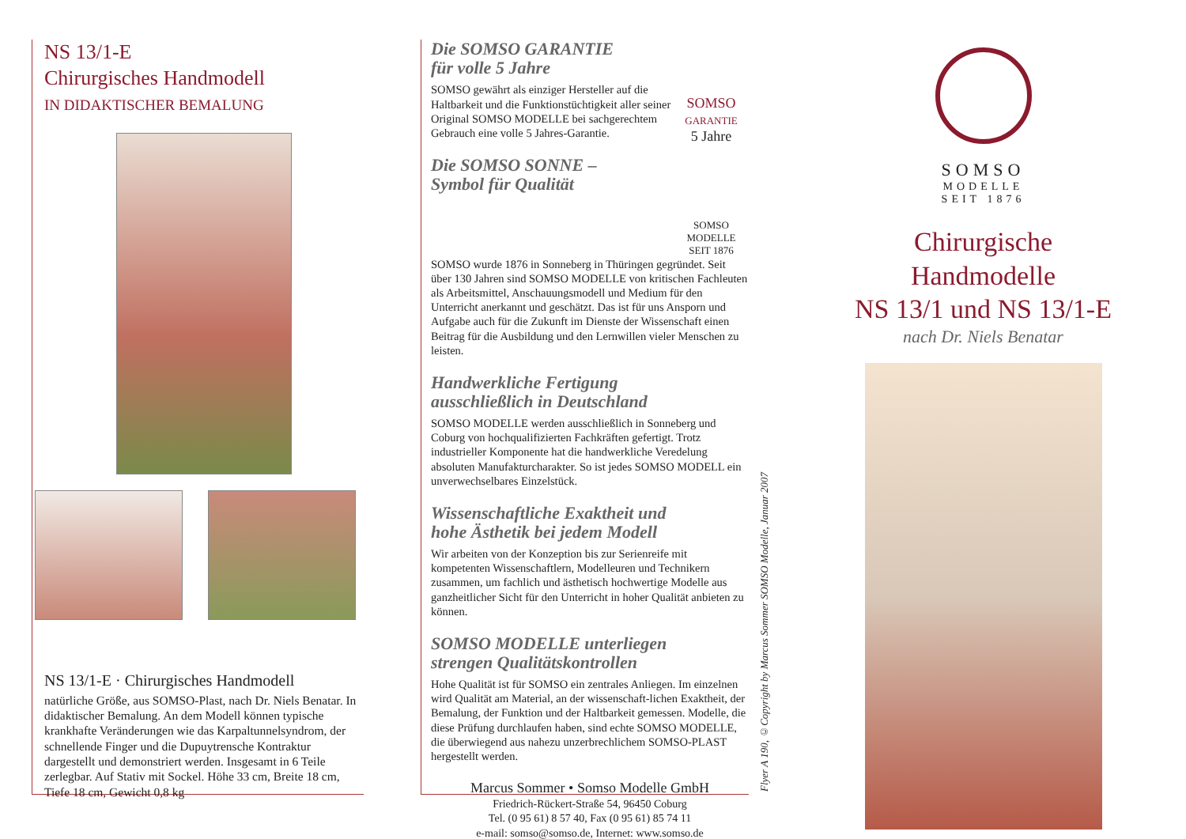NS 13/1-E
Chirurgisches Handmodell
IN DIDAKTISCHER BEMALUNG
NS 13/1-E · Chirurgisches Handmodell
natürliche Größe, aus SOMSO-Plast, nach Dr. Niels Benatar. In didaktischer Bemalung. An dem Modell können typische krankhafte Veränderungen wie das Karpaltunnelsyndrom, der schnellende Finger und die Dupuytrensche Kontraktur dargestellt und demonstriert werden. Insgesamt in 6 Teile zerlegbar. Auf Stativ mit Sockel. Höhe 33 cm, Breite 18 cm, Tiefe 18 cm, Gewicht 0,8 kg
Die SOMSO GARANTIE
für volle 5 Jahre
SOMSO gewährt als einziger Hersteller auf die Haltbarkeit und die Funktionstüchtigkeit aller seiner Original SOMSO MODELLE bei sachgerechtem Gebrauch eine volle 5 Jahres-Garantie.
SOMSO
GARANTIE
5 Jahre
Die SOMSO SONNE –
Symbol für Qualität
SOMSO
MODELLE
SEIT 1876
SOMSO wurde 1876 in Sonneberg in Thüringen gegründet. Seit über 130 Jahren sind SOMSO MODELLE von kritischen Fachleuten als Arbeitsmittel, Anschauungsmodell und Medium für den Unterricht anerkannt und geschätzt. Das ist für uns Ansporn und Aufgabe auch für die Zukunft im Dienste der Wissenschaft einen Beitrag für die Ausbildung und den Lernwillen vieler Menschen zu leisten.
Handwerkliche Fertigung
ausschließlich in Deutschland
SOMSO MODELLE werden ausschließlich in Sonneberg und Coburg von hochqualifizierten Fachkräften gefertigt. Trotz industrieller Komponente hat die handwerkliche Veredelung absoluten Manufakturcharakter. So ist jedes SOMSO MODELL ein unverwechselbares Einzelstück.
Wissenschaftliche Exaktheit und
hohe Ästhetik bei jedem Modell
Wir arbeiten von der Konzeption bis zur Serienreife mit kompetenten Wissenschaftlern, Modelleuren und Technikern zusammen, um fachlich und ästhetisch hochwertige Modelle aus ganzheitlicher Sicht für den Unterricht in hoher Qualität anbieten zu können.
SOMSO MODELLE unterliegen
strengen Qualitätskontrollen
Hohe Qualität ist für SOMSO ein zentrales Anliegen. Im einzelnen wird Qualität am Material, an der wissenschaft-lichen Exaktheit, der Bemalung, der Funktion und der Haltbarkeit gemessen. Modelle, die diese Prüfung durchlaufen haben, sind echte SOMSO MODELLE, die überwiegend aus nahezu unzerbrechlichem SOMSO-PLAST hergestellt werden.
Marcus Sommer • Somso Modelle GmbH
Friedrich-Rückert-Straße 54, 96450 Coburg
Tel. (0 95 61) 8 57 40, Fax (0 95 61) 85 74 11
e-mail: somso@somso.de, Internet: www.somso.de
Flyer A 190, ©Copyright by Marcus Sommer SOMSO Modelle, Januar 2007
SOMSO
MODELLE
SEIT 1876
Chirurgische
Handmodelle
NS 13/1 und NS 13/1-E
nach Dr. Niels Benatar